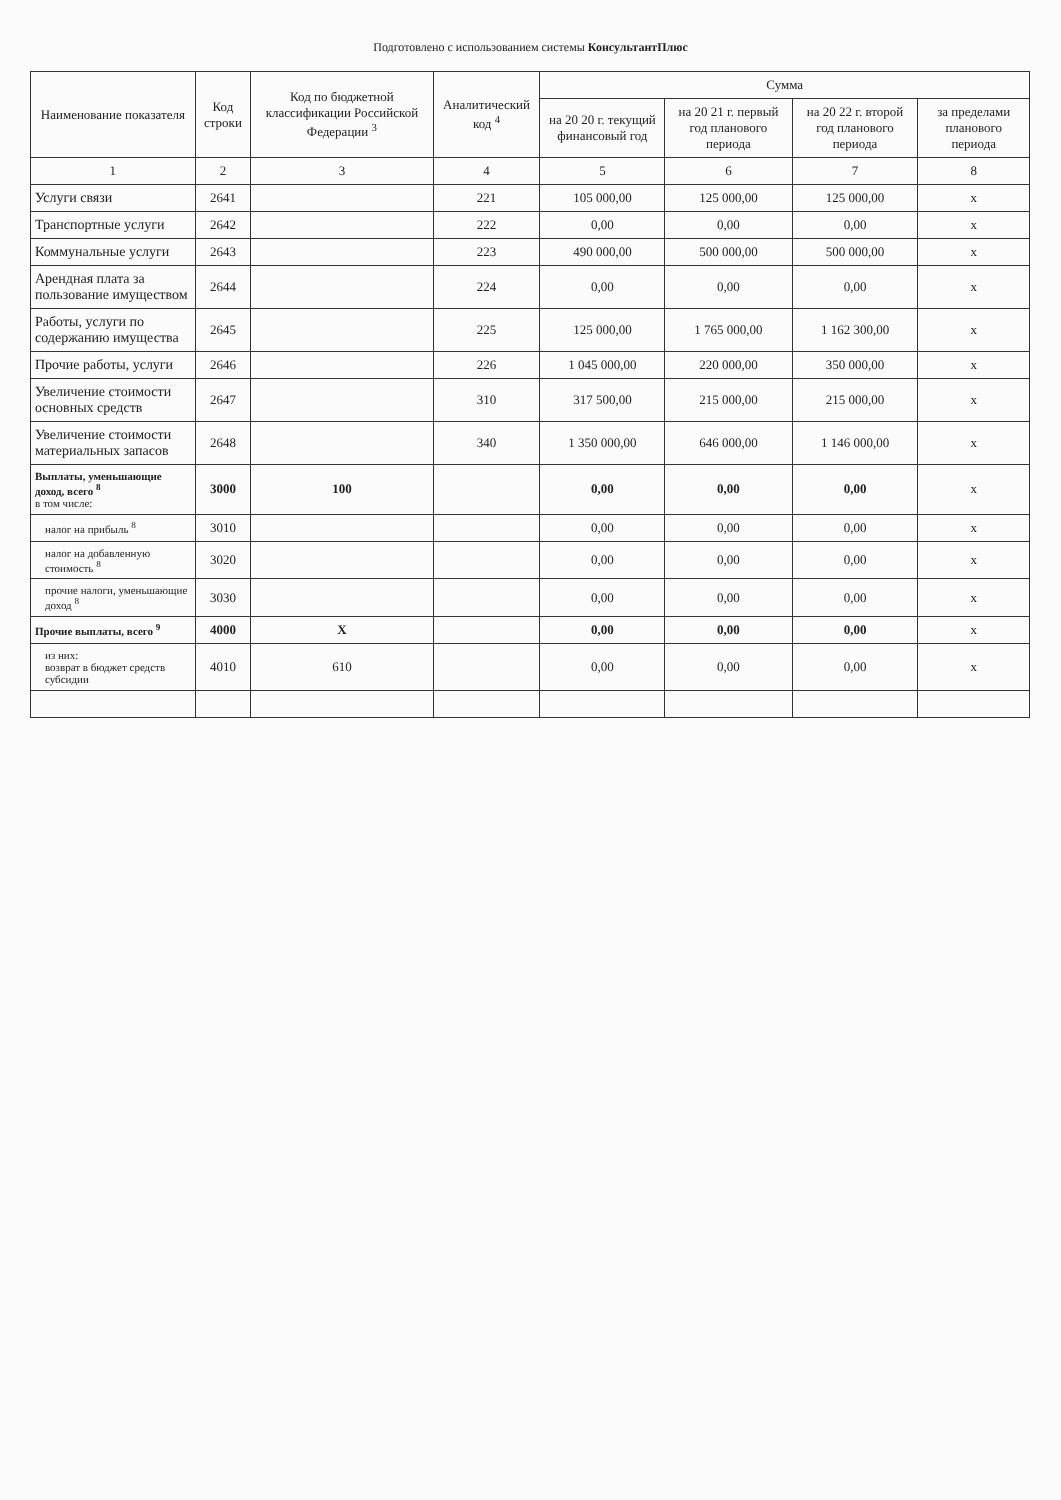Подготовлено с использованием системы КонсультантПлюс
| Наименование показателя | Код строки | Код по бюджетной классификации Российской Федерации <sup>3</sup> | Аналитический код <sup>4</sup> | Сумма | | | |
| --- | --- | --- | --- | --- | --- | --- | --- |
| | | | | на 20 20 г. текущий финансовый год | на 20 21 г. первый год планового периода | на 20 22 г. второй год планового периода | за пределами планового периода |
| 1 | 2 | 3 | 4 | 5 | 6 | 7 | 8 |
| Услуги связи | 2641 | | 221 | 105 000,00 | 125 000,00 | 125 000,00 | х |
| Транспортные услуги | 2642 | | 222 | 0,00 | 0,00 | 0,00 | х |
| Коммунальные услуги | 2643 | | 223 | 490 000,00 | 500 000,00 | 500 000,00 | х |
| Арендная плата за пользование имуществом | 2644 | | 224 | 0,00 | 0,00 | 0,00 | х |
| Работы, услуги по содержанию имущества | 2645 | | 225 | 125 000,00 | 1 765 000,00 | 1 162 300,00 | х |
| Прочие работы, услуги | 2646 | | 226 | 1 045 000,00 | 220 000,00 | 350 000,00 | х |
| Увеличение стоимости основных средств | 2647 | | 310 | 317 500,00 | 215 000,00 | 215 000,00 | х |
| Увеличение стоимости материальных запасов | 2648 | | 340 | 1 350 000,00 | 646 000,00 | 1 146 000,00 | х |
| Выплаты, уменьшающие доход, всего <sup>8</sup> в том числе: | 3000 | 100 | | 0,00 | 0,00 | 0,00 | х |
| налог на прибыль <sup>8</sup> | 3010 | | | 0,00 | 0,00 | 0,00 | х |
| налог на добавленную стоимость <sup>8</sup> | 3020 | | | 0,00 | 0,00 | 0,00 | х |
| прочие налоги, уменьшающие доход <sup>8</sup> | 3030 | | | 0,00 | 0,00 | 0,00 | х |
| Прочие выплаты, всего <sup>9</sup> | 4000 | Х | | 0,00 | 0,00 | 0,00 | х |
| из них: возврат в бюджет средств субсидии | 4010 | 610 | | 0,00 | 0,00 | 0,00 | х |